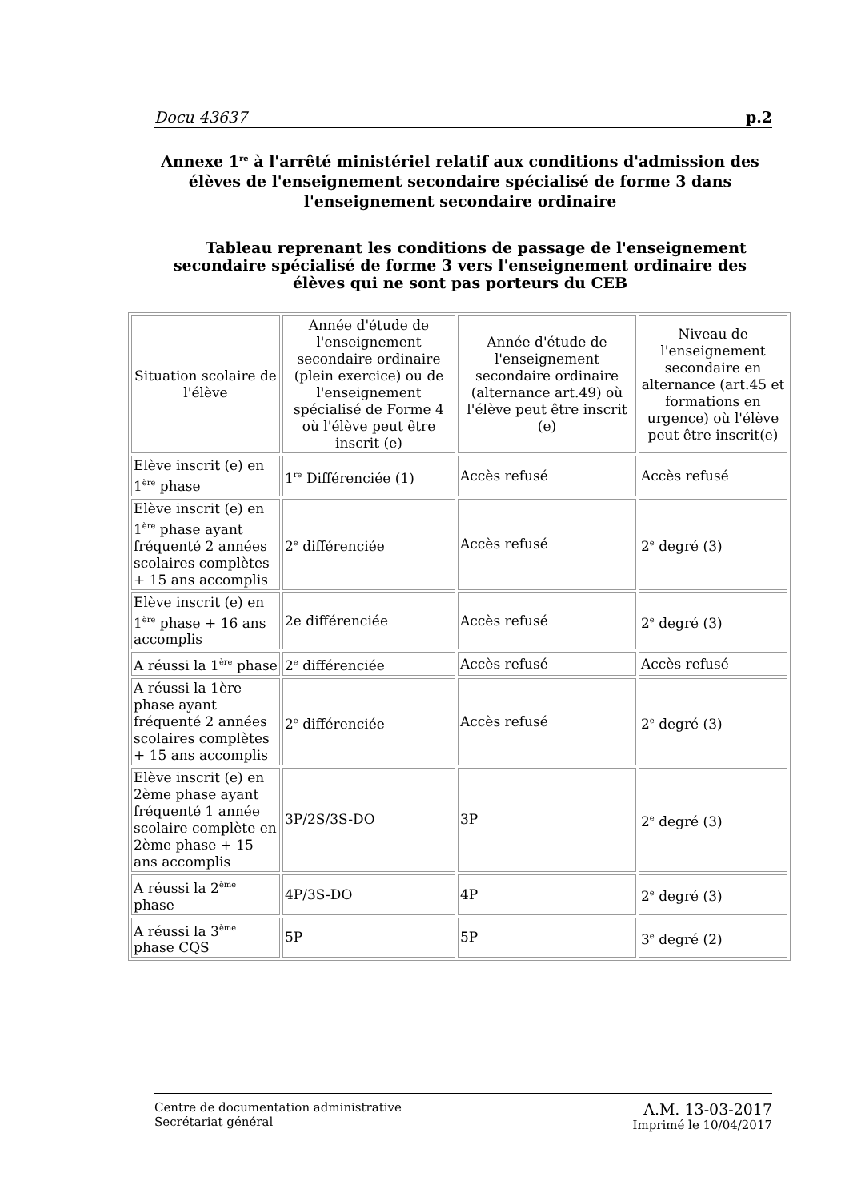Docu 43637 p.2
Annexe 1<sup>re</sup> à l'arrêté ministériel relatif aux conditions d'admission des élèves de l'enseignement secondaire spécialisé de forme 3 dans l'enseignement secondaire ordinaire
Tableau reprenant les conditions de passage de l'enseignement secondaire spécialisé de forme 3 vers l'enseignement ordinaire des élèves qui ne sont pas porteurs du CEB
| Situation scolaire de l'élève | Année d'étude de l'enseignement secondaire ordinaire (plein exercice) ou de l'enseignement spécialisé de Forme 4 où l'élève peut être inscrit (e) | Année d'étude de l'enseignement secondaire ordinaire (alternance art.49) où l'élève peut être inscrit (e) | Niveau de l'enseignement secondaire en alternance (art.45 et formations en urgence) où l'élève peut être inscrit(e) |
| Elève inscrit (e) en 1<sup>ère</sup> phase | 1<sup>re</sup> Différenciée (1) | Accès refusé | Accès refusé |
| Elève inscrit (e) en 1<sup>ère</sup> phase ayant fréquenté 2 années scolaires complètes + 15 ans accomplis | 2<sup>e</sup> différenciée | Accès refusé | 2<sup>e</sup> degré (3) |
| Elève inscrit (e) en 1<sup>ère</sup> phase + 16 ans accomplis | 2e différenciée | Accès refusé | 2<sup>e</sup> degré (3) |
| A réussi la 1<sup>ère</sup> phase | 2<sup>e</sup> différenciée | Accès refusé | Accès refusé |
| A réussi la 1ère phase ayant fréquenté 2 années scolaires complètes + 15 ans accomplis | 2<sup>e</sup> différenciée | Accès refusé | 2<sup>e</sup> degré (3) |
| Elève inscrit (e) en 2ème phase ayant fréquenté 1 année scolaire complète en 2ème phase + 15 ans accomplis | 3P/2S/3S-DO | 3P | 2<sup>e</sup> degré (3) |
| A réussi la 2<sup>ème</sup> phase | 4P/3S-DO | 4P | 2<sup>e</sup> degré (3) |
| A réussi la 3<sup>ème</sup> phase CQS | 5P | 5P | 3<sup>e</sup> degré (2) |
Centre de documentation administrative
Secrétariat général
A.M. 13-03-2017
Imprimé le 10/04/2017